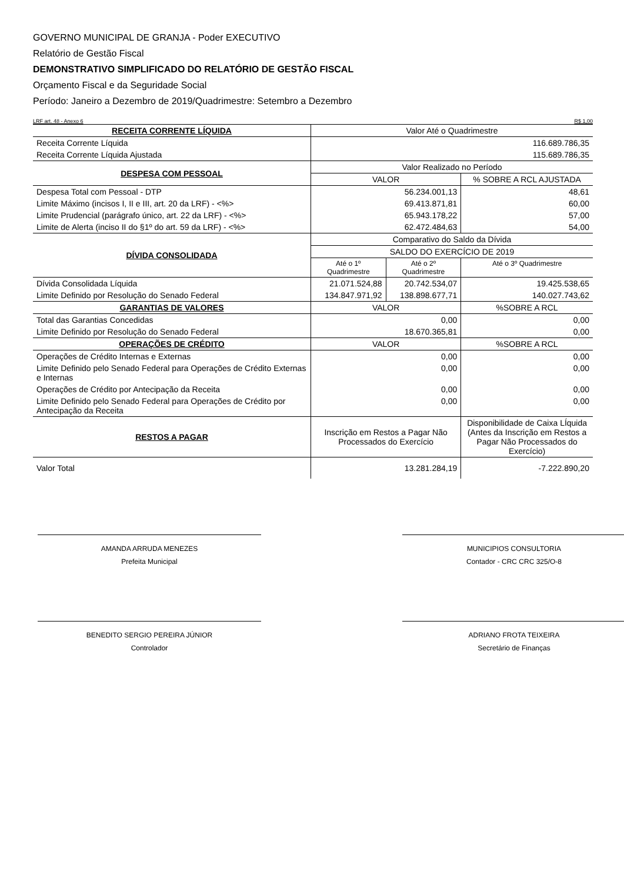GOVERNO MUNICIPAL DE GRANJA - Poder EXECUTIVO
Relatório de Gestão Fiscal
DEMONSTRATIVO SIMPLIFICADO DO RELATÓRIO DE GESTÃO FISCAL
Orçamento Fiscal e da Seguridade Social
Período: Janeiro a Dezembro de 2019/Quadrimestre: Setembro a Dezembro
LRF art. 48 - Anexo 6 R$ 1,00
| RECEITA CORRENTE LÍQUIDA | Valor Até o Quadrimestre | | |
| Receita Corrente Líquida | 116.689.786,35 | | |
| Receita Corrente Líquida Ajustada | 115.689.786,35 | | |
| DESPESA COM PESSOAL | Valor Realizado no Período | | |
| | VALOR | | % SOBRE A RCL AJUSTADA |
| Despesa Total com Pessoal - DTP | 56.234.001,13 | | 48,61 |
| Limite Máximo (incisos I, II e III, art. 20 da LRF) - <%> | 69.413.871,81 | | 60,00 |
| Limite Prudencial (parágrafo único, art. 22 da LRF) - <%> | 65.943.178,22 | | 57,00 |
| Limite de Alerta (inciso II do §1º do art. 59 da LRF) - <%> | 62.472.484,63 | | 54,00 |
| DÍVIDA CONSOLIDADA | Comparativo do Saldo da Dívida | | |
| | SALDO DO EXERCÍCIO DE 2019 | | |
| | Até o 1º Quadrimestre | Até o 2º Quadrimestre | Até o 3º Quadrimestre |
| Dívida Consolidada Líquida | 21.071.524,88 | 20.742.534,07 | 19.425.538,65 |
| Limite Definido por Resolução do Senado Federal | 134.847.971,92 | 138.898.677,71 | 140.027.743,62 |
| GARANTIAS DE VALORES | VALOR | | %SOBRE A RCL |
| Total das Garantias Concedidas | 0,00 | | 0,00 |
| Limite Definido por Resolução do Senado Federal | 18.670.365,81 | | 0,00 |
| OPERAÇÕES DE CRÉDITO | VALOR | | %SOBRE A RCL |
| Operações de Crédito Internas e Externas | 0,00 | | 0,00 |
| Limite Definido pelo Senado Federal para Operações de Crédito Externas e Internas | 0,00 | | 0,00 |
| Operações de Crédito por Antecipação da Receita | 0,00 | | 0,00 |
| Limite Definido pelo Senado Federal para Operações de Crédito por Antecipação da Receita | 0,00 | | 0,00 |
| RESTOS A PAGAR | Inscrição em Restos a Pagar Não Processados do Exercício | | Disponibilidade de Caixa LÍquida (Antes da Inscrição em Restos a Pagar Não Processados do Exercício) |
| Valor Total | 13.281.284,19 | | -7.222.890,20 |
AMANDA ARRUDA MENEZES
Prefeita Municipal
MUNICIPIOS CONSULTORIA
Contador - CRC CRC 325/O-8
BENEDITO SERGIO PEREIRA JÚNIOR
Controlador
ADRIANO FROTA TEIXEIRA
Secretário de Finanças